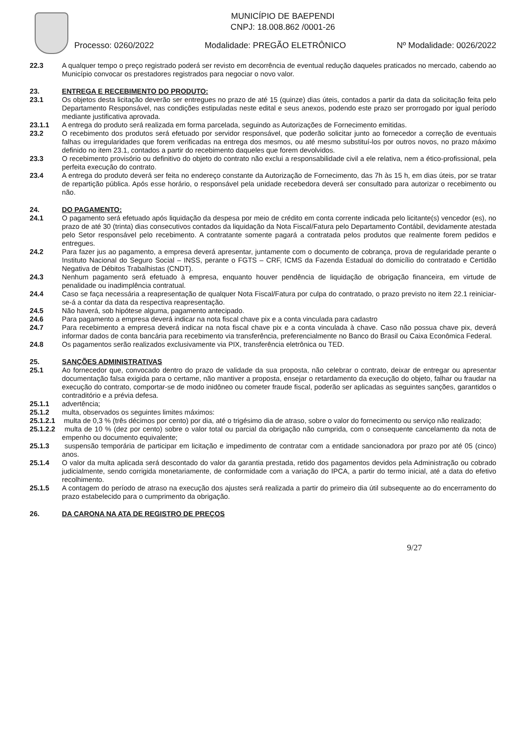MUNICÍPIO DE BAEPENDI
CNPJ: 18.008.862 /0001-26
Processo: 0260/2022 Modalidade: PREGÃO ELETRÔNICO Nº Modalidade: 0026/2022
22.3 A qualquer tempo o preço registrado poderá ser revisto em decorrência de eventual redução daqueles praticados no mercado, cabendo ao Município convocar os prestadores registrados para negociar o novo valor.
23. ENTREGA E RECEBIMENTO DO PRODUTO:
23.1 Os objetos desta licitação deverão ser entregues no prazo de até 15 (quinze) dias úteis, contados a partir da data da solicitação feita pelo Departamento Responsável, nas condições estipuladas neste edital e seus anexos, podendo este prazo ser prorrogado por igual período mediante justificativa aprovada.
23.1.1 A entrega do produto será realizada em forma parcelada, seguindo as Autorizações de Fornecimento emitidas.
23.2 O recebimento dos produtos será efetuado por servidor responsável, que poderão solicitar junto ao fornecedor a correção de eventuais falhas ou irregularidades que forem verificadas na entrega dos mesmos, ou até mesmo substituí-los por outros novos, no prazo máximo definido no item 23.1, contados a partir do recebimento daqueles que forem devolvidos.
23.3 O recebimento provisório ou definitivo do objeto do contrato não exclui a responsabilidade civil a ele relativa, nem a ético-profissional, pela perfeita execução do contrato.
23.4 A entrega do produto deverá ser feita no endereço constante da Autorização de Fornecimento, das 7h às 15 h, em dias úteis, por se tratar de repartição pública. Após esse horário, o responsável pela unidade recebedora deverá ser consultado para autorizar o recebimento ou não.
24. DO PAGAMENTO:
24.1 O pagamento será efetuado após liquidação da despesa por meio de crédito em conta corrente indicada pelo licitante(s) vencedor (es), no prazo de até 30 (trinta) dias consecutivos contados da liquidação da Nota Fiscal/Fatura pelo Departamento Contábil, devidamente atestada pelo Setor responsável pelo recebimento. A contratante somente pagará a contratada pelos produtos que realmente forem pedidos e entregues.
24.2 Para fazer jus ao pagamento, a empresa deverá apresentar, juntamente com o documento de cobrança, prova de regularidade perante o Instituto Nacional do Seguro Social – INSS, perante o FGTS – CRF, ICMS da Fazenda Estadual do domicílio do contratado e Certidão Negativa de Débitos Trabalhistas (CNDT).
24.3 Nenhum pagamento será efetuado à empresa, enquanto houver pendência de liquidação de obrigação financeira, em virtude de penalidade ou inadimplência contratual.
24.4 Caso se faça necessária a reapresentação de qualquer Nota Fiscal/Fatura por culpa do contratado, o prazo previsto no item 22.1 reiniciar-se-á a contar da data da respectiva reapresentação.
24.5 Não haverá, sob hipótese alguma, pagamento antecipado.
24.6 Para pagamento a empresa deverá indicar na nota fiscal chave pix e a conta vinculada para cadastro
24.7 Para recebimento a empresa deverá indicar na nota fiscal chave pix e a conta vinculada à chave. Caso não possua chave pix, deverá informar dados de conta bancária para recebimento via transferência, preferencialmente no Banco do Brasil ou Caixa Econômica Federal.
24.8 Os pagamentos serão realizados exclusivamente via PIX, transferência eletrônica ou TED.
25. SANÇÕES ADMINISTRATIVAS
25.1 Ao fornecedor que, convocado dentro do prazo de validade da sua proposta, não celebrar o contrato, deixar de entregar ou apresentar documentação falsa exigida para o certame, não mantiver a proposta, ensejar o retardamento da execução do objeto, falhar ou fraudar na execução do contrato, comportar-se de modo inidôneo ou cometer fraude fiscal, poderão ser aplicadas as seguintes sanções, garantidos o contraditório e a prévia defesa.
25.1.1 advertência;
25.1.2 multa, observados os seguintes limites máximos:
25.1.2.1 multa de 0,3 % (três décimos por cento) por dia, até o trigésimo dia de atraso, sobre o valor do fornecimento ou serviço não realizado;
25.1.2.2 multa de 10 % (dez por cento) sobre o valor total ou parcial da obrigação não cumprida, com o consequente cancelamento da nota de empenho ou documento equivalente;
25.1.3 suspensão temporária de participar em licitação e impedimento de contratar com a entidade sancionadora por prazo por até 05 (cinco) anos.
25.1.4 O valor da multa aplicada será descontado do valor da garantia prestada, retido dos pagamentos devidos pela Administração ou cobrado judicialmente, sendo corrigida monetariamente, de conformidade com a variação do IPCA, a partir do termo inicial, até a data do efetivo recolhimento.
25.1.5 A contagem do período de atraso na execução dos ajustes será realizada a partir do primeiro dia útil subsequente ao do encerramento do prazo estabelecido para o cumprimento da obrigação.
26. DA CARONA NA ATA DE REGISTRO DE PREÇOS
9/27